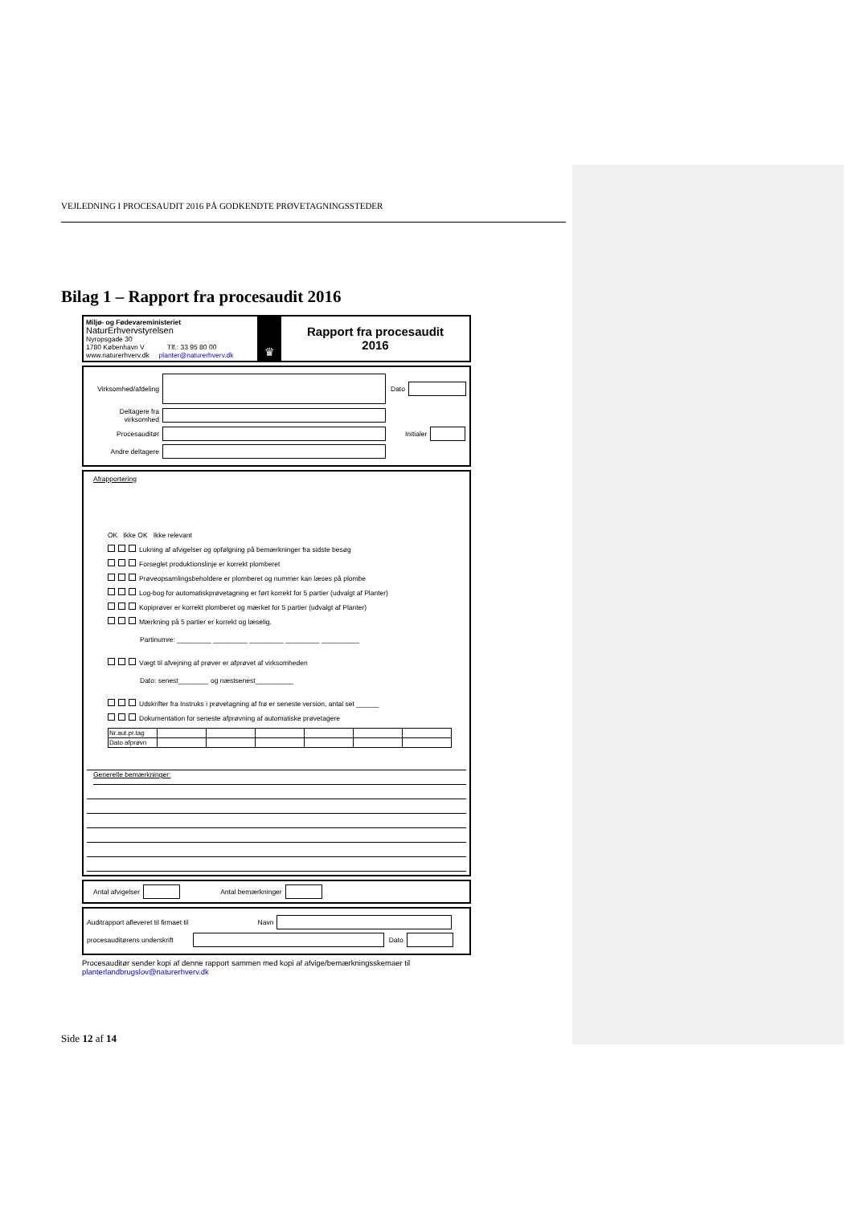VEJLEDNING I PROCESAUDIT 2016 PÅ GODKENDTE PRØVETAGNINGSSTEDER
Bilag 1 – Rapport fra procesaudit 2016
Miljø- og Fødevareministeriet
NaturErhvervstyrelsen
Nyropsgade 30
1780 København V Tlf.: 33 95 80 00
www.naturerhverv.dk planter@naturerhverv.dk
♛
Rapport fra procesaudit
2016
Virksomhed/afdeling Dato
Deltagere fra virksomhed
Procesauditør Initialer
Andre deltagere
Afrapportering
OK Ikke OK Ikke relevant
Lukning af afvigelser og opfølgning på bemærkninger fra sidste besøg
Forseglet produktionslinje er korrekt plomberet
Prøveopsamlingsbeholdere er plomberet og nummer kan læses på plombe
Log-bog for automatiskprøvetagning er ført korrekt for 5 partier (udvalgt af Planter)
Kopiprøver er korrekt plomberet og mærket for 5 partier (udvalgt af Planter)
Mærkning på 5 partier er korrekt og læselig.
Partinumre: _________ _________ _________ _________ __________
Vægt til afvejning af prøver er afprøvet af virksomheden
Dato: senest________ og næstsenest__________
Udskrifter fra Instruks i prøvetagning af frø er seneste version, antal set ______
Dokumentation for seneste afprøvning af automatiske prøvetagere
| Nr.aut.pr.tag | | | | | | |
| Dato afprøvn | | | | | | |
Generelle bemærkninger:
Antal afvigelser Antal bemærkninger
Auditrapport afleveret til firmaet til Navn
procesauditørens underskrift Dato
Procesauditør sender kopi af denne rapport sammen med kopi af afvige/bemærkningsskemaer til
planterlandbrugslov@naturerhverv.dk
Side 12 af 14